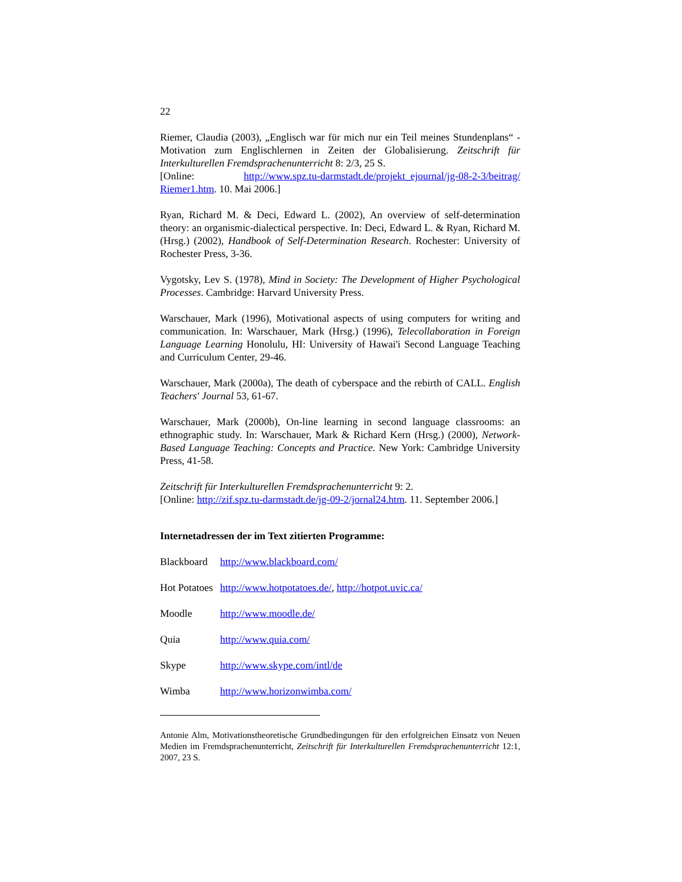22
Riemer, Claudia (2003), „Englisch war für mich nur ein Teil meines Stunden­plans“ - Motivation zum Englischlernen in Zeiten der Globalisierung. Zeitschrift für Interkulturellen Fremdsprachenunterricht 8: 2/3, 25 S.
[Online: http://www.spz.tu-darmstadt.de/projekt_ejournal/jg-08-2-3/beitrag/ Riemer1.htm. 10. Mai 2006.]
Ryan, Richard M. & Deci, Edward L. (2002), An overview of self-determination theory: an organismic-dialectical perspective. In: Deci, Edward L. & Ryan, Richard M. (Hrsg.) (2002), Handbook of Self-Determination Research. Roches­ter: University of Rochester Press, 3-36.
Vygotsky, Lev S. (1978), Mind in Society: The Development of Higher Psycho­logical Processes. Cambridge: Harvard University Press.
Warschauer, Mark (1996), Motivational aspects of using computers for writing and communication. In: Warschauer, Mark (Hrsg.) (1996), Telecollaboration in Foreign Language Learning Honolulu, HI: University of Hawai'i Second Lan­guage Teaching and Curriculum Center, 29-46.
Warschauer, Mark (2000a), The death of cyberspace and the rebirth of CALL. English Teachers' Journal 53, 61-67.
Warschauer, Mark (2000b), On-line learning in second language classrooms: an ethnographic study. In: Warschauer, Mark & Richard Kern (Hrsg.) (2000), Net­work-Based Language Teaching: Concepts and Practice. New York: Cambridge University Press, 41-58.
Zeitschrift für Interkulturellen Fremdsprachenunterricht 9: 2.
[Online: http://zif.spz.tu-darmstadt.de/jg-09-2/jornal24.htm. 11. September 2006.]
Internetadressen der im Text zitierten Programme:
Blackboard http://www.blackboard.com/
Hot Potatoes http://www.hotpotatoes.de/, http://hotpot.uvic.ca/
Moodle http://www.moodle.de/
Quia http://www.quia.com/
Skype http://www.skype.com/intl/de
Wimba http://www.horizonwimba.com/
Antonie Alm, Motivationstheoretische Grundbedingungen für den erfolgreichen Einsatz von Neuen Medien im Fremdsprachenunterricht, Zeitschrift für Interkulturellen Fremd­sprachenunterricht 12:1, 2007, 23 S.